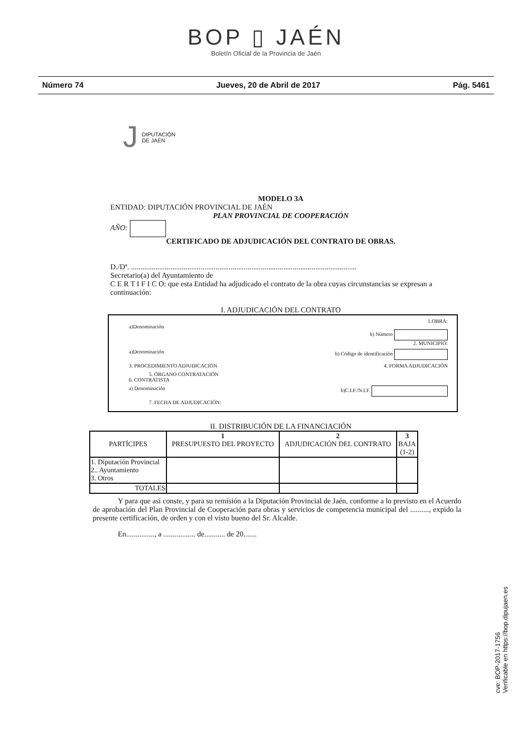BOP ▯ JAÉN
Boletín Oficial de la Provincia de Jaén
Número 74 Jueves, 20 de Abril de 2017 Pág. 5461
J
DIPUTACIÓN
DE JAÉN
MODELO 3A
ENTIDAD: DIPUTACIÓN PROVINCIAL DE JAÉN
PLAN PROVINCIAL DE COOPERACIÓN
AÑO:
CERTIFICADO DE ADJUDICACIÓN DEL CONTRATO DE OBRAS.
D./Dª. ........................................................................................................................
Secretario(a) del Ayuntamiento de
C E R T I F I C O: que esta Entidad ha adjudicado el contrato de la obra cuyas circunstancias se expresan a continuación:
I. ADJUDICACIÓN DEL CONTRATO
1.OBRA:
a)Denominación
b) Número
2. MUNICIPIO:
a)Denominación b) Código de identificación
3. PROCEDIMIENTO ADJUDICACIÓN 4. FORMA ADJUDICACIÓN
5. ÓRGANO CONTRATACIÓN
6. CONTRATISTA
a) Denominación b)C.I.F./N.I.F.
7. FECHA DE ADJUDICACIÓN:
II. DISTRIBUCIÓN DE LA FINANCIACIÓN
| PARTÍCIPES | 1 PRESUPUESTO DEL PROYECTO | 2 ADJUDICACIÓN DEL CONTRATO | 3 BAJA (1-2) |
| --- | --- | --- | --- |
| 1. Diputación Provincial 2.. Ayuntamiento 3. Otros | | | |
| TOTALES | | | |
Y para que así conste, y para su remisión a la Diputación Provincial de Jaén, conforme a lo previsto en el Acuerdo de aprobación del Plan Provincial de Cooperación para obras y servicios de competencia municipal del .........., expido la presente certificación, de orden y con el visto bueno del Sr. Alcalde.
En..............., a ................. de........... de 20.......
cve: BOP-2017-1756
Verificable en https://bop.dipujaen.es